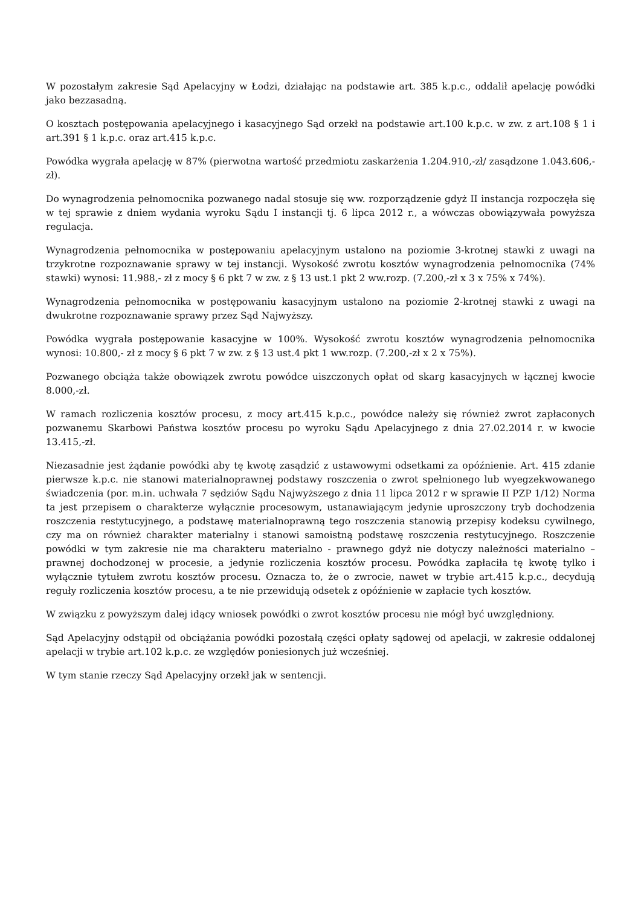W pozostałym zakresie Sąd Apelacyjny w Łodzi, działając na podstawie art. 385 k.p.c., oddalił apelację powódki jako bezzasadną.
O kosztach postępowania apelacyjnego i kasacyjnego Sąd orzekł na podstawie art.100 k.p.c. w zw. z art.108 § 1 i art.391 § 1 k.p.c. oraz art.415 k.p.c.
Powódka wygrała apelację w 87% (pierwotna wartość przedmiotu zaskarżenia 1.204.910,-zł/ zasądzone 1.043.606,-zł).
Do wynagrodzenia pełnomocnika pozwanego nadal stosuje się ww. rozporządzenie gdyż II instancja rozpoczęła się w tej sprawie z dniem wydania wyroku Sądu I instancji tj. 6 lipca 2012 r., a wówczas obowiązywała powyższa regulacja.
Wynagrodzenia pełnomocnika w postępowaniu apelacyjnym ustalono na poziomie 3-krotnej stawki z uwagi na trzykrotne rozpoznawanie sprawy w tej instancji. Wysokość zwrotu kosztów wynagrodzenia pełnomocnika (74% stawki) wynosi: 11.988,- zł z mocy § 6 pkt 7 w zw. z § 13 ust.1 pkt 2 ww.rozp. (7.200,-zł x 3 x 75% x 74%).
Wynagrodzenia pełnomocnika w postępowaniu kasacyjnym ustalono na poziomie 2-krotnej stawki z uwagi na dwukrotne rozpoznawanie sprawy przez Sąd Najwyższy.
Powódka wygrała postępowanie kasacyjne w 100%. Wysokość zwrotu kosztów wynagrodzenia pełnomocnika wynosi: 10.800,- zł z mocy § 6 pkt 7 w zw. z § 13 ust.4 pkt 1 ww.rozp. (7.200,-zł x 2 x 75%).
Pozwanego obciąża także obowiązek zwrotu powódce uiszczonych opłat od skarg kasacyjnych w łącznej kwocie 8.000,-zł.
W ramach rozliczenia kosztów procesu, z mocy art.415 k.p.c., powódce należy się również zwrot zapłaconych pozwanemu Skarbowi Państwa kosztów procesu po wyroku Sądu Apelacyjnego z dnia 27.02.2014 r. w kwocie 13.415,-zł.
Niezasadnie jest żądanie powódki aby tę kwotę zasądzić z ustawowymi odsetkami za opóźnienie. Art. 415 zdanie pierwsze k.p.c. nie stanowi materialnoprawnej podstawy roszczenia o zwrot spełnionego lub wyegzekwowanego świadczenia (por. m.in. uchwała 7 sędziów Sądu Najwyższego z dnia 11 lipca 2012 r w sprawie II PZP 1/12) Norma ta jest przepisem o charakterze wyłącznie procesowym, ustanawiającym jedynie uproszczony tryb dochodzenia roszczenia restytucyjnego, a podstawę materialnoprawną tego roszczenia stanowią przepisy kodeksu cywilnego, czy ma on również charakter materialny i stanowi samoistną podstawę roszczenia restytucyjnego. Roszczenie powódki w tym zakresie nie ma charakteru materialno - prawnego gdyż nie dotyczy należności materialno – prawnej dochodzonej w procesie, a jedynie rozliczenia kosztów procesu. Powódka zapłaciła tę kwotę tylko i wyłącznie tytułem zwrotu kosztów procesu. Oznacza to, że o zwrocie, nawet w trybie art.415 k.p.c., decydują reguły rozliczenia kosztów procesu, a te nie przewidują odsetek z opóźnienie w zapłacie tych kosztów.
W związku z powyższym dalej idący wniosek powódki o zwrot kosztów procesu nie mógł być uwzględniony.
Sąd Apelacyjny odstąpił od obciążania powódki pozostałą części opłaty sądowej od apelacji, w zakresie oddalonej apelacji w trybie art.102 k.p.c. ze względów poniesionych już wcześniej.
W tym stanie rzeczy Sąd Apelacyjny orzekł jak w sentencji.